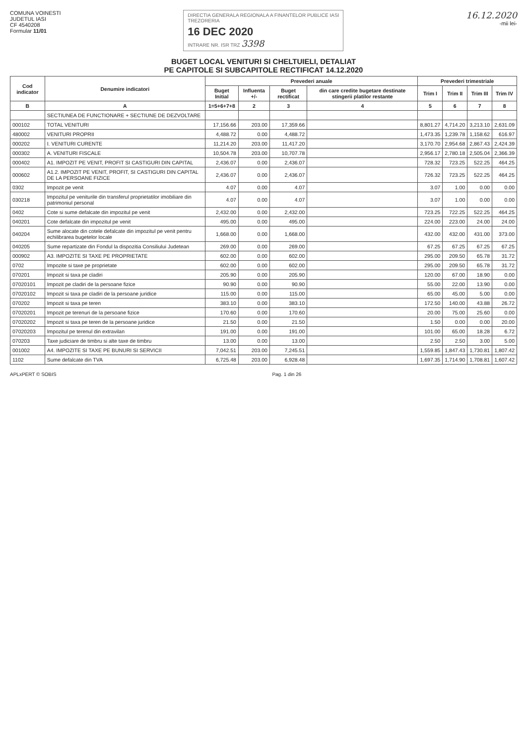COMUNA VOINESTI
JUDETUL IASI
CF 4540208
Formular 11/01
DIRECTIA GENERALA REGIONALA A FINANTELOR PUBLICE IASI
TREZORERIA
16 DEC 2020
INTRARE NR. ISR TRZ 3398
16.12.2020
-mii lei-
BUGET LOCAL VENITURI SI CHELTUIELI, DETALIAT
PE CAPITOLE SI SUBCAPITOLE RECTIFICAT 14.12.2020
| Cod indicator | Denumire indicatori | Prevederi anuale | | | | Prevederi trimestriale | | | |
| --- | --- | --- | --- | --- | --- | --- | --- | --- | --- |
| | | Buget Initial | Influenta +/- | Buget rectificat | din care credite bugetare destinate stingerii platilor restante | Trim I | Trim II | Trim III | Trim IV |
| B | A | 1=5+6+7+8 | 2 | 3 | 4 | 5 | 6 | 7 | 8 |
| | SECTIUNEA DE FUNCTIONARE + SECTIUNE DE DEZVOLTARE | | | | | | | | |
| 000102 | TOTAL VENITURI | 17,156.66 | 203.00 | 17,359.66 | | 8,801.27 | 4,714.20 | 3,213.10 | 2,631.09 |
| 480002 | VENITURI PROPRII | 4,488.72 | 0.00 | 4,488.72 | | 1,473.35 | 1,239.78 | 1,158.62 | 616.97 |
| 000202 | I. VENITURI CURENTE | 11,214.20 | 203.00 | 11,417.20 | | 3,170.70 | 2,954.68 | 2,867.43 | 2,424.39 |
| 000302 | A. VENITURI FISCALE | 10,504.78 | 203.00 | 10,707.78 | | 2,956.17 | 2,780.18 | 2,505.04 | 2,366.39 |
| 000402 | A1. IMPOZIT PE VENIT, PROFIT SI CASTIGURI DIN CAPITAL | 2,436.07 | 0.00 | 2,436.07 | | 728.32 | 723.25 | 522.25 | 464.25 |
| 000602 | A1.2. IMPOZIT PE VENIT, PROFIT, SI CASTIGURI DIN CAPITAL DE LA PERSOANE FIZICE | 2,436.07 | 0.00 | 2,436.07 | | 726.32 | 723.25 | 522.25 | 464.25 |
| 0302 | Impozit pe venit | 4.07 | 0.00 | 4.07 | | 3.07 | 1.00 | 0.00 | 0.00 |
| 030218 | Impozitul pe veniturile din transferul proprietatilor imobiliare din patrimoniul personal | 4.07 | 0.00 | 4.07 | | 3.07 | 1.00 | 0.00 | 0.00 |
| 0402 | Cote si sume defalcate din impozitul pe venit | 2,432.00 | 0.00 | 2,432.00 | | 723.25 | 722.25 | 522.25 | 464.25 |
| 040201 | Cote defalcate din impozitul pe venit | 495.00 | 0.00 | 495.00 | | 224.00 | 223.00 | 24.00 | 24.00 |
| 040204 | Sume alocate din cotele defalcate din impozitul pe venit pentru echilibrarea bugetelor locale | 1,668.00 | 0.00 | 1,668.00 | | 432.00 | 432.00 | 431.00 | 373.00 |
| 040205 | Sume repartizate din Fondul la dispozitia Consiliului Judetean | 269.00 | 0.00 | 269.00 | | 67.25 | 67.25 | 67.25 | 67.25 |
| 000902 | A3. IMPOZITE SI TAXE PE PROPRIETATE | 602.00 | 0.00 | 602.00 | | 295.00 | 209.50 | 65.78 | 31.72 |
| 0702 | Impozite si taxe pe proprietate | 602.00 | 0.00 | 602.00 | | 295.00 | 209.50 | 65.78 | 31.72 |
| 070201 | Impozit si taxa pe cladiri | 205.90 | 0.00 | 205.90 | | 120.00 | 67.00 | 18.90 | 0.00 |
| 07020101 | Impozit pe cladiri de la persoane fizice | 90.90 | 0.00 | 90.90 | | 55.00 | 22.00 | 13.90 | 0.00 |
| 07020102 | Impozit si taxa pe cladiri de la persoane juridice | 115.00 | 0.00 | 115.00 | | 65.00 | 45.00 | 5.00 | 0.00 |
| 070202 | Impozit si taxa pe teren | 383.10 | 0.00 | 383.10 | | 172.50 | 140.00 | 43.88 | 26.72 |
| 07020201 | Impozit pe terenuri de la persoane fizice | 170.60 | 0.00 | 170.60 | | 20.00 | 75.00 | 25.60 | 0.00 |
| 07020202 | Impozit si taxa pe teren de la persoane juridice | 21.50 | 0.00 | 21.50 | | 1.50 | 0.00 | 0.00 | 20.00 |
| 07020203 | Impozitul pe terenul din extravilan | 191.00 | 0.00 | 191.00 | | 101.00 | 65.00 | 18.28 | 6.72 |
| 070203 | Taxe judiciare de timbru si alte taxe de timbru | 13.00 | 0.00 | 13.00 | | 2.50 | 2.50 | 3.00 | 5.00 |
| 001002 | A4. IMPOZITE SI TAXE PE BUNURI SI SERVICII | 7,042.51 | 203.00 | 7,245.51 | | 1,559.85 | 1,847.43 | 1,730.81 | 1,807.42 |
| 1102 | Sume defalcate din TVA | 6,725.48 | 203.00 | 6,928.48 | | 1,697.35 | 1,714.90 | 1,708.81 | 1,607.42 |
APLxPERT © SOBIS Pag. 1 din 26